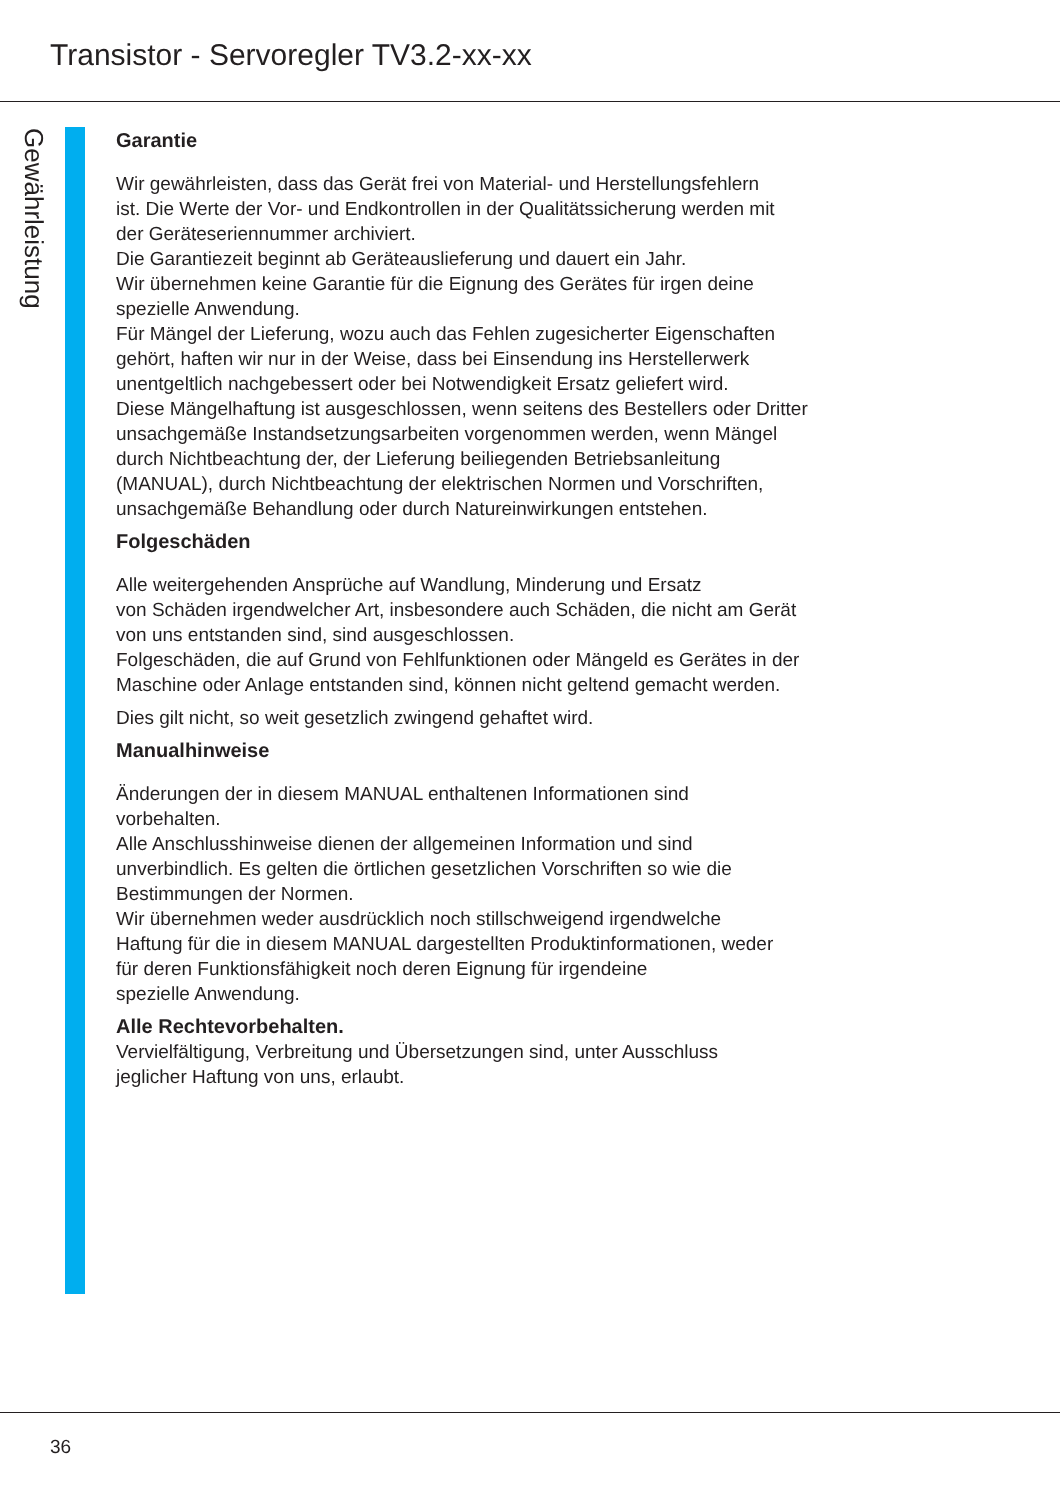Transistor - Servoregler TV3.2-xx-xx
Gewährleistung
Garantie
Wir gewährleisten, dass das Gerät frei von Material- und Herstellungsfehlern
ist. Die Werte der Vor- und Endkontrollen in der Qualitätssicherung werden mit
der Geräteseriennummer archiviert.
Die Garantiezeit beginnt ab Geräteauslieferung und dauert ein Jahr.
Wir übernehmen keine Garantie für die Eignung des Gerätes für irgen deine
spezielle Anwendung.
Für Mängel der Lieferung, wozu auch das Fehlen zugesicherter Eigenschaften
gehört, haften wir nur in der Weise, dass bei Einsendung ins Herstellerwerk
unentgeltlich nachgebessert oder bei Notwendigkeit Ersatz geliefert wird.
Diese Mängelhaftung ist ausgeschlossen, wenn seitens des Bestellers oder Dritter
unsachgemäße Instandsetzungsarbeiten vorgenommen werden, wenn Mängel
durch Nichtbeachtung der, der Lieferung beiliegenden Betriebsanleitung
(MANUAL), durch Nichtbeachtung der elektrischen Normen und Vorschriften,
unsachgemäße Behandlung oder durch Natureinwirkungen entstehen.
Folgeschäden
Alle weitergehenden Ansprüche auf Wandlung, Minderung und Ersatz
von Schäden irgendwelcher Art, insbesondere auch Schäden, die nicht am Gerät
von uns entstanden sind, sind ausgeschlossen.
Folgeschäden, die auf Grund von Fehlfunktionen oder Mängeld es Gerätes in der
Maschine oder Anlage entstanden sind, können nicht geltend gemacht werden.
Dies gilt nicht, so weit gesetzlich zwingend gehaftet wird.
Manualhinweise
Änderungen der in diesem MANUAL enthaltenen Informationen sind
vorbehalten.
Alle Anschlusshinweise dienen der allgemeinen Information und sind
unverbindlich. Es gelten die örtlichen gesetzlichen Vorschriften so wie die
Bestimmungen der Normen.
Wir übernehmen weder ausdrücklich noch stillschweigend irgendwelche
Haftung für die in diesem MANUAL dargestellten Produktinformationen, weder
für deren Funktionsfähigkeit noch deren Eignung für irgendeine
spezielle Anwendung.
Alle Rechtevorbehalten.
Vervielfältigung, Verbreitung und Übersetzungen sind, unter Ausschluss
jeglicher Haftung von uns, erlaubt.
36